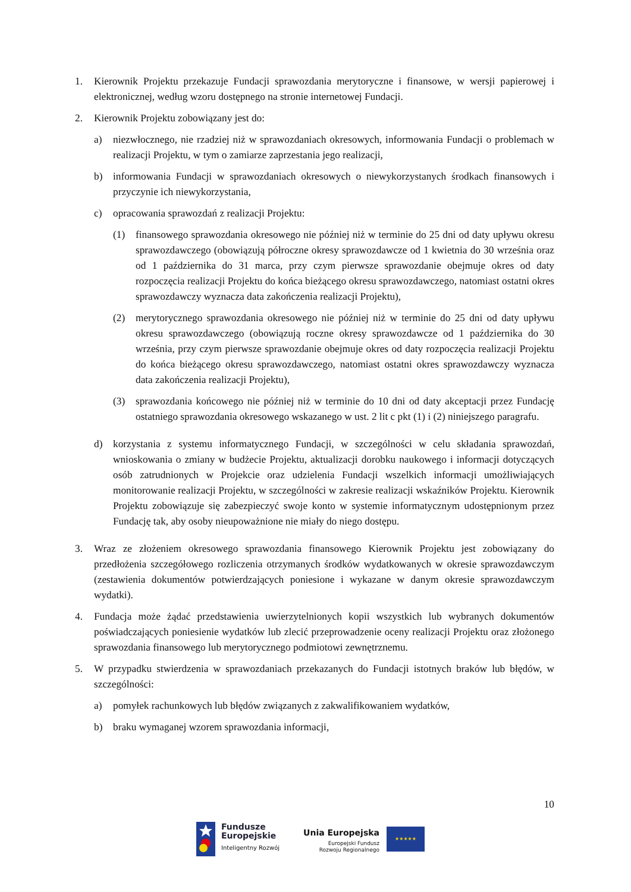1. Kierownik Projektu przekazuje Fundacji sprawozdania merytoryczne i finansowe, w wersji papierowej i elektronicznej, według wzoru dostępnego na stronie internetowej Fundacji.
2. Kierownik Projektu zobowiązany jest do:
a) niezwłocznego, nie rzadziej niż w sprawozdaniach okresowych, informowania Fundacji o problemach w realizacji Projektu, w tym o zamiarze zaprzestania jego realizacji,
b) informowania Fundacji w sprawozdaniach okresowych o niewykorzystanych środkach finansowych i przyczynie ich niewykorzystania,
c) opracowania sprawozdań z realizacji Projektu:
(1) finansowego sprawozdania okresowego nie później niż w terminie do 25 dni od daty upływu okresu sprawozdawczego (obowiązują półroczne okresy sprawozdawcze od 1 kwietnia do 30 września oraz od 1 października do 31 marca, przy czym pierwsze sprawozdanie obejmuje okres od daty rozpoczęcia realizacji Projektu do końca bieżącego okresu sprawozdawczego, natomiast ostatni okres sprawozdawczy wyznacza data zakończenia realizacji Projektu),
(2) merytorycznego sprawozdania okresowego nie później niż w terminie do 25 dni od daty upływu okresu sprawozdawczego (obowiązują roczne okresy sprawozdawcze od 1 października do 30 września, przy czym pierwsze sprawozdanie obejmuje okres od daty rozpoczęcia realizacji Projektu do końca bieżącego okresu sprawozdawczego, natomiast ostatni okres sprawozdawczy wyznacza data zakończenia realizacji Projektu),
(3) sprawozdania końcowego nie później niż w terminie do 10 dni od daty akceptacji przez Fundację ostatniego sprawozdania okresowego wskazanego w ust. 2 lit c pkt (1) i (2) niniejszego paragrafu.
d) korzystania z systemu informatycznego Fundacji, w szczególności w celu składania sprawozdań, wnioskowania o zmiany w budżecie Projektu, aktualizacji dorobku naukowego i informacji dotyczących osób zatrudnionych w Projekcie oraz udzielenia Fundacji wszelkich informacji umożliwiających monitorowanie realizacji Projektu, w szczególności w zakresie realizacji wskaźników Projektu. Kierownik Projektu zobowiązuje się zabezpieczyć swoje konto w systemie informatycznym udostępnionym przez Fundację tak, aby osoby nieupoważnione nie miały do niego dostępu.
3. Wraz ze złożeniem okresowego sprawozdania finansowego Kierownik Projektu jest zobowiązany do przedłożenia szczegółowego rozliczenia otrzymanych środków wydatkowanych w okresie sprawozdawczym (zestawienia dokumentów potwierdzających poniesione i wykazane w danym okresie sprawozdawczym wydatki).
4. Fundacja może żądać przedstawienia uwierzytelnionych kopii wszystkich lub wybranych dokumentów poświadczających poniesienie wydatków lub zlecić przeprowadzenie oceny realizacji Projektu oraz złożonego sprawozdania finansowego lub merytorycznego podmiotowi zewnętrznemu.
5. W przypadku stwierdzenia w sprawozdaniach przekazanych do Fundacji istotnych braków lub błędów, w szczególności:
a) pomyłek rachunkowych lub błędów związanych z zakwalifikowaniem wydatków,
b) braku wymaganej wzorem sprawozdania informacji,
10
Fundusze
Europejskie
Inteligentny Rozwój
Unia Europejska
Europejski Fundusz
Rozwoju Regionalnego
★★★★★